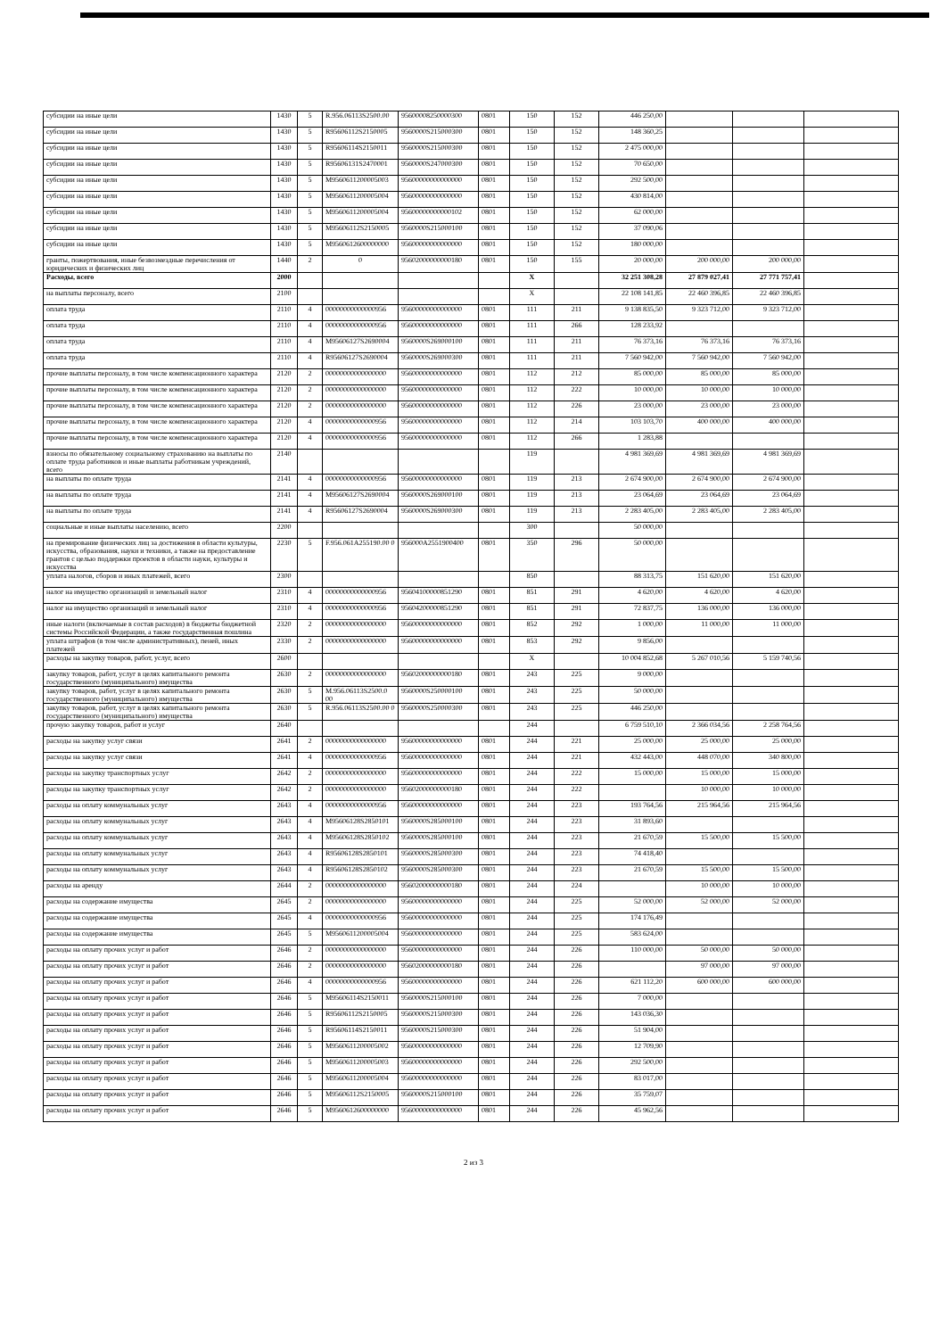| субсидии на иные цели | 1430 | 5 | R.956.06113S2500.00 | 95600008250000300 | 0801 | 150 | 152 | 446 250,00 | | | |
| субсидии на иные цели | 1430 | 5 | R95606112S2150005 | 9560000S215000300 | 0801 | 150 | 152 | 148 360,25 | | | |
| субсидии на иные цели | 1430 | 5 | R95606114S2150011 | 9560000S215000300 | 0801 | 150 | 152 | 2 475 000,00 | | | |
| субсидии на иные цели | 1430 | 5 | R95606131S2470001 | 9560000S247000300 | 0801 | 150 | 152 | 70 650,00 | | | |
| субсидии на иные цели | 1430 | 5 | M9560611200005003 | 95600000000000000 | 0801 | 150 | 152 | 292 500,00 | | | |
| субсидии на иные цели | 1430 | 5 | M9560611200005004 | 95600000000000000 | 0801 | 150 | 152 | 430 814,00 | | | |
| субсидии на иные цели | 1430 | 5 | M9560611200005004 | 95600000000000102 | 0801 | 150 | 152 | 62 000,00 | | | |
| субсидии на иные цели | 1430 | 5 | M95606112S2150005 | 9560000S215000100 | 0801 | 150 | 152 | 37 090,06 | | | |
| субсидии на иные цели | 1430 | 5 | M9560612600000000 | 95600000000000000 | 0801 | 150 | 152 | 180 000,00 | | | |
| гранты, пожертвования, иные безвозмездные перечисления от юридических и физических лиц | 1440 | 2 | 0 | 95602000000000180 | 0801 | 150 | 155 | 20 000,00 | 200 000,00 | 200 000,00 | |
| Расходы, всего | 2000 | | | | | X | | 32 251 308,28 | 27 879 027,41 | 27 771 757,41 | |
| на выплаты персоналу, всего | 2100 | | | | | X | | 22 108 141,85 | 22 460 396,85 | 22 460 396,85 | |
| оплата труда | 2110 | 4 | 00000000000000956 | 95600000000000000 | 0801 | 111 | 211 | 9 138 835,50 | 9 323 712,00 | 9 323 712,00 | |
| оплата труда | 2110 | 4 | 00000000000000956 | 95600000000000000 | 0801 | 111 | 266 | 128 233,92 | | | |
| оплата труда | 2110 | 4 | M95606127S2690004 | 9560000S269000100 | 0801 | 111 | 211 | 76 373,16 | 76 373,16 | 76 373,16 | |
| оплата труда | 2110 | 4 | R95606127S2690004 | 9560000S269000300 | 0801 | 111 | 211 | 7 560 942,00 | 7 560 942,00 | 7 560 942,00 | |
| прочие выплаты персоналу, в том числе компенсационного характера | 2120 | 2 | 00000000000000000 | 95600000000000000 | 0801 | 112 | 212 | 85 000,00 | 85 000,00 | 85 000,00 | |
| прочие выплаты персоналу, в том числе компенсационного характера | 2120 | 2 | 00000000000000000 | 95600000000000000 | 0801 | 112 | 222 | 10 000,00 | 10 000,00 | 10 000,00 | |
| прочие выплаты персоналу, в том числе компенсационного характера | 2120 | 2 | 00000000000000000 | 95600000000000000 | 0801 | 112 | 226 | 23 000,00 | 23 000,00 | 23 000,00 | |
| прочие выплаты персоналу, в том числе компенсационного характера | 2120 | 4 | 00000000000000956 | 95600000000000000 | 0801 | 112 | 214 | 103 103,70 | 400 000,00 | 400 000,00 | |
| прочие выплаты персоналу, в том числе компенсационного характера | 2120 | 4 | 00000000000000956 | 95600000000000000 | 0801 | 112 | 266 | 1 283,88 | | | |
| взносы по обязательному социальному страхованию на выплаты по оплате труда работников и иные выплаты работникам учреждений, всего | 2140 | | | | | 119 | | 4 981 369,69 | 4 981 369,69 | 4 981 369,69 | |
| на выплаты по оплате труда | 2141 | 4 | 00000000000000956 | 95600000000000000 | 0801 | 119 | 213 | 2 674 900,00 | 2 674 900,00 | 2 674 900,00 | |
| на выплаты по оплате труда | 2141 | 4 | M95606127S2690004 | 9560000S269000100 | 0801 | 119 | 213 | 23 064,69 | 23 064,69 | 23 064,69 | |
| на выплаты по оплате труда | 2141 | 4 | R95606127S2690004 | 9560000S269000300 | 0801 | 119 | 213 | 2 283 405,00 | 2 283 405,00 | 2 283 405,00 | |
| социальные и иные выплаты населению, всего | 2200 | | | | | 300 | | 50 000,00 | | | |
| на премирование физических лиц за достижения в области культуры, искусства, образования, науки и техники, а также на предоставление грантов с целью поддержки проектов в области науки, культуры и искусства | 2230 | 5 | F.956.061A255190.00 0 | 956000A2551900400 | 0801 | 350 | 296 | 50 000,00 | | | |
| уплата налогов, сборов и иных платежей, всего | 2300 | | | | | 850 | | 88 313,75 | 151 620,00 | 151 620,00 | |
| налог на имущество организаций и земельный налог | 2310 | 4 | 00000000000000956 | 95604100000851290 | 0801 | 851 | 291 | 4 620,00 | 4 620,00 | 4 620,00 | |
| налог на имущество организаций и земельный налог | 2310 | 4 | 00000000000000956 | 95604200000851290 | 0801 | 851 | 291 | 72 837,75 | 136 000,00 | 136 000,00 | |
| иные налоги (включаемые в состав расходов) в бюджеты бюджетной системы Российской Федерации, а также государственная пошлина | 2320 | 2 | 00000000000000000 | 95600000000000000 | 0801 | 852 | 292 | 1 000,00 | 11 000,00 | 11 000,00 | |
| уплата штрафов (в том числе административных), пеней, иных платежей | 2330 | 2 | 00000000000000000 | 95600000000000000 | 0801 | 853 | 292 | 9 856,00 | | | |
| расходы на закупку товаров, работ, услуг, всего | 2600 | | | | | X | | 10 004 852,68 | 5 267 010,56 | 5 159 740,56 | |
| закупку товаров, работ, услуг в целях капитального ремонта государственного (муниципального) имущества | 2630 | 2 | 00000000000000000 | 95602000000000180 | 0801 | 243 | 225 | 9 000,00 | | | |
| закупку товаров, работ, услуг в целях капитального ремонта государственного (муниципального) имущества | 2630 | 5 | M.956.06113S2500.0 00 | 9560000S250000100 | 0801 | 243 | 225 | 50 000,00 | | | |
| закупку товаров, работ, услуг в целях капитального ремонта государственного (муниципального) имущества | 2630 | 5 | R.956.06113S2500.00 0 | 9560000S250000300 | 0801 | 243 | 225 | 446 250,00 | | | |
| прочую закупку товаров, работ и услуг | 2640 | | | | | 244 | | 6 759 510,10 | 2 366 034,56 | 2 258 764,56 | |
| расходы на закупку услуг связи | 2641 | 2 | 00000000000000000 | 95600000000000000 | 0801 | 244 | 221 | 25 000,00 | 25 000,00 | 25 000,00 | |
| расходы на закупку услуг связи | 2641 | 4 | 00000000000000956 | 95600000000000000 | 0801 | 244 | 221 | 432 443,00 | 448 070,00 | 340 800,00 | |
| расходы на закупку транспортных услуг | 2642 | 2 | 00000000000000000 | 95600000000000000 | 0801 | 244 | 222 | 15 000,00 | 15 000,00 | 15 000,00 | |
| расходы на закупку транспортных услуг | 2642 | 2 | 00000000000000000 | 95602000000000180 | 0801 | 244 | 222 | | 10 000,00 | 10 000,00 | |
| расходы на оплату коммунальных услуг | 2643 | 4 | 00000000000000956 | 95600000000000000 | 0801 | 244 | 223 | 193 764,56 | 215 964,56 | 215 964,56 | |
| расходы на оплату коммунальных услуг | 2643 | 4 | M95606128S2850101 | 9560000S285000100 | 0801 | 244 | 223 | 31 893,60 | | | |
| расходы на оплату коммунальных услуг | 2643 | 4 | M95606128S2850102 | 9560000S285000100 | 0801 | 244 | 223 | 21 670,59 | 15 500,00 | 15 500,00 | |
| расходы на оплату коммунальных услуг | 2643 | 4 | R95606128S2850101 | 9560000S285000300 | 0801 | 244 | 223 | 74 418,40 | | | |
| расходы на оплату коммунальных услуг | 2643 | 4 | R95606128S2850102 | 9560000S285000300 | 0801 | 244 | 223 | 21 670,59 | 15 500,00 | 15 500,00 | |
| расходы на аренду | 2644 | 2 | 00000000000000000 | 95602000000000180 | 0801 | 244 | 224 | | 10 000,00 | 10 000,00 | |
| расходы на содержание имущества | 2645 | 2 | 00000000000000000 | 95600000000000000 | 0801 | 244 | 225 | 52 000,00 | 52 000,00 | 52 000,00 | |
| расходы на содержание имущества | 2645 | 4 | 00000000000000956 | 95600000000000000 | 0801 | 244 | 225 | 174 176,49 | | | |
| расходы на содержание имущества | 2645 | 5 | M9560611200005004 | 95600000000000000 | 0801 | 244 | 225 | 583 624,00 | | | |
| расходы на оплату прочих услуг и работ | 2646 | 2 | 00000000000000000 | 95600000000000000 | 0801 | 244 | 226 | 110 000,00 | 50 000,00 | 50 000,00 | |
| расходы на оплату прочих услуг и работ | 2646 | 2 | 00000000000000000 | 95602000000000180 | 0801 | 244 | 226 | | 97 000,00 | 97 000,00 | |
| расходы на оплату прочих услуг и работ | 2646 | 4 | 00000000000000956 | 95600000000000000 | 0801 | 244 | 226 | 621 112,20 | 600 000,00 | 600 000,00 | |
| расходы на оплату прочих услуг и работ | 2646 | 5 | M95606114S2150011 | 9560000S215000100 | 0801 | 244 | 226 | 7 000,00 | | | |
| расходы на оплату прочих услуг и работ | 2646 | 5 | R95606112S2150005 | 9560000S215000300 | 0801 | 244 | 226 | 143 036,30 | | | |
| расходы на оплату прочих услуг и работ | 2646 | 5 | R95606114S2150011 | 9560000S215000300 | 0801 | 244 | 226 | 51 904,00 | | | |
| расходы на оплату прочих услуг и работ | 2646 | 5 | M9560611200005002 | 95600000000000000 | 0801 | 244 | 226 | 12 709,90 | | | |
| расходы на оплату прочих услуг и работ | 2646 | 5 | M9560611200005003 | 95600000000000000 | 0801 | 244 | 226 | 292 500,00 | | | |
| расходы на оплату прочих услуг и работ | 2646 | 5 | M9560611200005004 | 95600000000000000 | 0801 | 244 | 226 | 83 017,00 | | | |
| расходы на оплату прочих услуг и работ | 2646 | 5 | M95606112S2150005 | 9560000S215000100 | 0801 | 244 | 226 | 35 759,07 | | | |
| расходы на оплату прочих услуг и работ | 2646 | 5 | M9560612600000000 | 95600000000000000 | 0801 | 244 | 226 | 45 962,56 | | | |
2 из 3